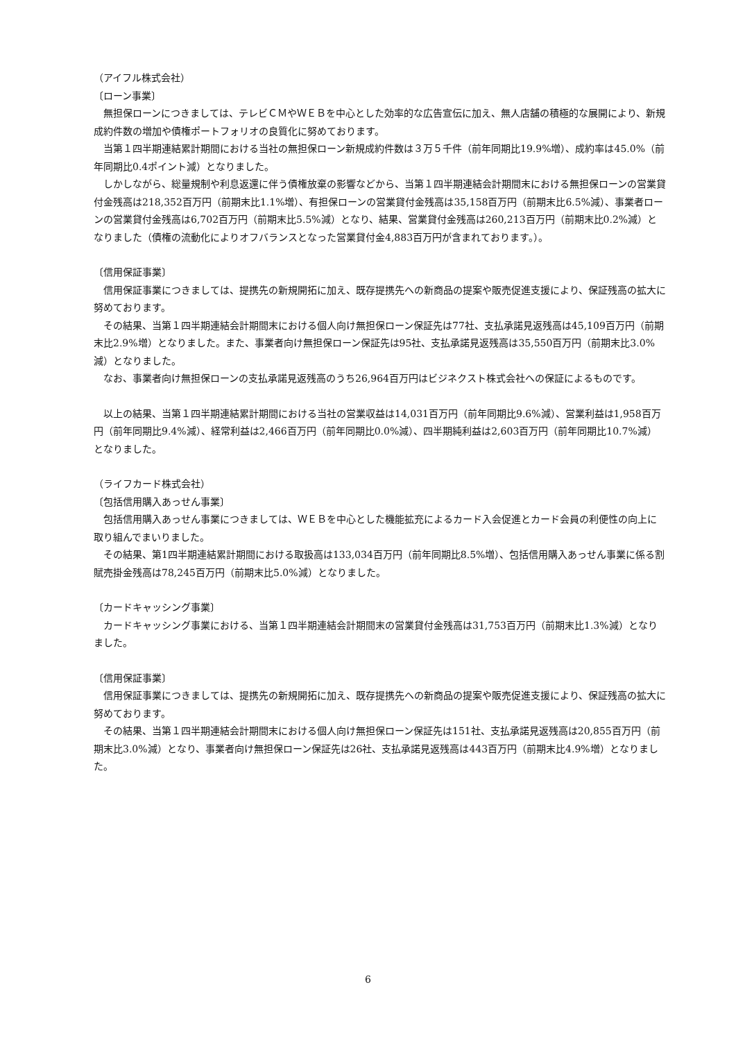（アイフル株式会社）
〔ローン事業〕
　無担保ローンにつきましては、テレビＣＭやＷＥＢを中心とした効率的な広告宣伝に加え、無人店舗の積極的な展開により、新規成約件数の増加や債権ポートフォリオの良質化に努めております。
　当第１四半期連結累計期間における当社の無担保ローン新規成約件数は３万５千件（前年同期比19.9%増）、成約率は45.0%（前年同期比0.4ポイント減）となりました。
　しかしながら、総量規制や利息返還に伴う債権放棄の影響などから、当第１四半期連結会計期間末における無担保ローンの営業貸付金残高は218,352百万円（前期末比1.1%増）、有担保ローンの営業貸付金残高は35,158百万円（前期末比6.5%減）、事業者ローンの営業貸付金残高は6,702百万円（前期末比5.5%減）となり、結果、営業貸付金残高は260,213百万円（前期末比0.2%減）となりました（債権の流動化によりオフバランスとなった営業貸付金4,883百万円が含まれております。）。
〔信用保証事業〕
　信用保証事業につきましては、提携先の新規開拓に加え、既存提携先への新商品の提案や販売促進支援により、保証残高の拡大に努めております。
　その結果、当第１四半期連結会計期間末における個人向け無担保ローン保証先は77社、支払承諾見返残高は45,109百万円（前期末比2.9%増）となりました。また、事業者向け無担保ローン保証先は95社、支払承諾見返残高は35,550百万円（前期末比3.0%減）となりました。
　なお、事業者向け無担保ローンの支払承諾見返残高のうち26,964百万円はビジネクスト株式会社への保証によるものです。
　以上の結果、当第１四半期連結累計期間における当社の営業収益は14,031百万円（前年同期比9.6%減）、営業利益は1,958百万円（前年同期比9.4%減）、経常利益は2,466百万円（前年同期比0.0%減）、四半期純利益は2,603百万円（前年同期比10.7%減）となりました。
（ライフカード株式会社）
〔包括信用購入あっせん事業〕
　包括信用購入あっせん事業につきましては、ＷＥＢを中心とした機能拡充によるカード入会促進とカード会員の利便性の向上に取り組んでまいりました。
　その結果、第1四半期連結累計期間における取扱高は133,034百万円（前年同期比8.5%増）、包括信用購入あっせん事業に係る割賦売掛金残高は78,245百万円（前期末比5.0%減）となりました。
〔カードキャッシング事業〕
　カードキャッシング事業における、当第１四半期連結会計期間末の営業貸付金残高は31,753百万円（前期末比1.3%減）となりました。
〔信用保証事業〕
　信用保証事業につきましては、提携先の新規開拓に加え、既存提携先への新商品の提案や販売促進支援により、保証残高の拡大に努めております。
　その結果、当第１四半期連結会計期間末における個人向け無担保ローン保証先は151社、支払承諾見返残高は20,855百万円（前期末比3.0%減）となり、事業者向け無担保ローン保証先は26社、支払承諾見返残高は443百万円（前期末比4.9%増）となりました。
6